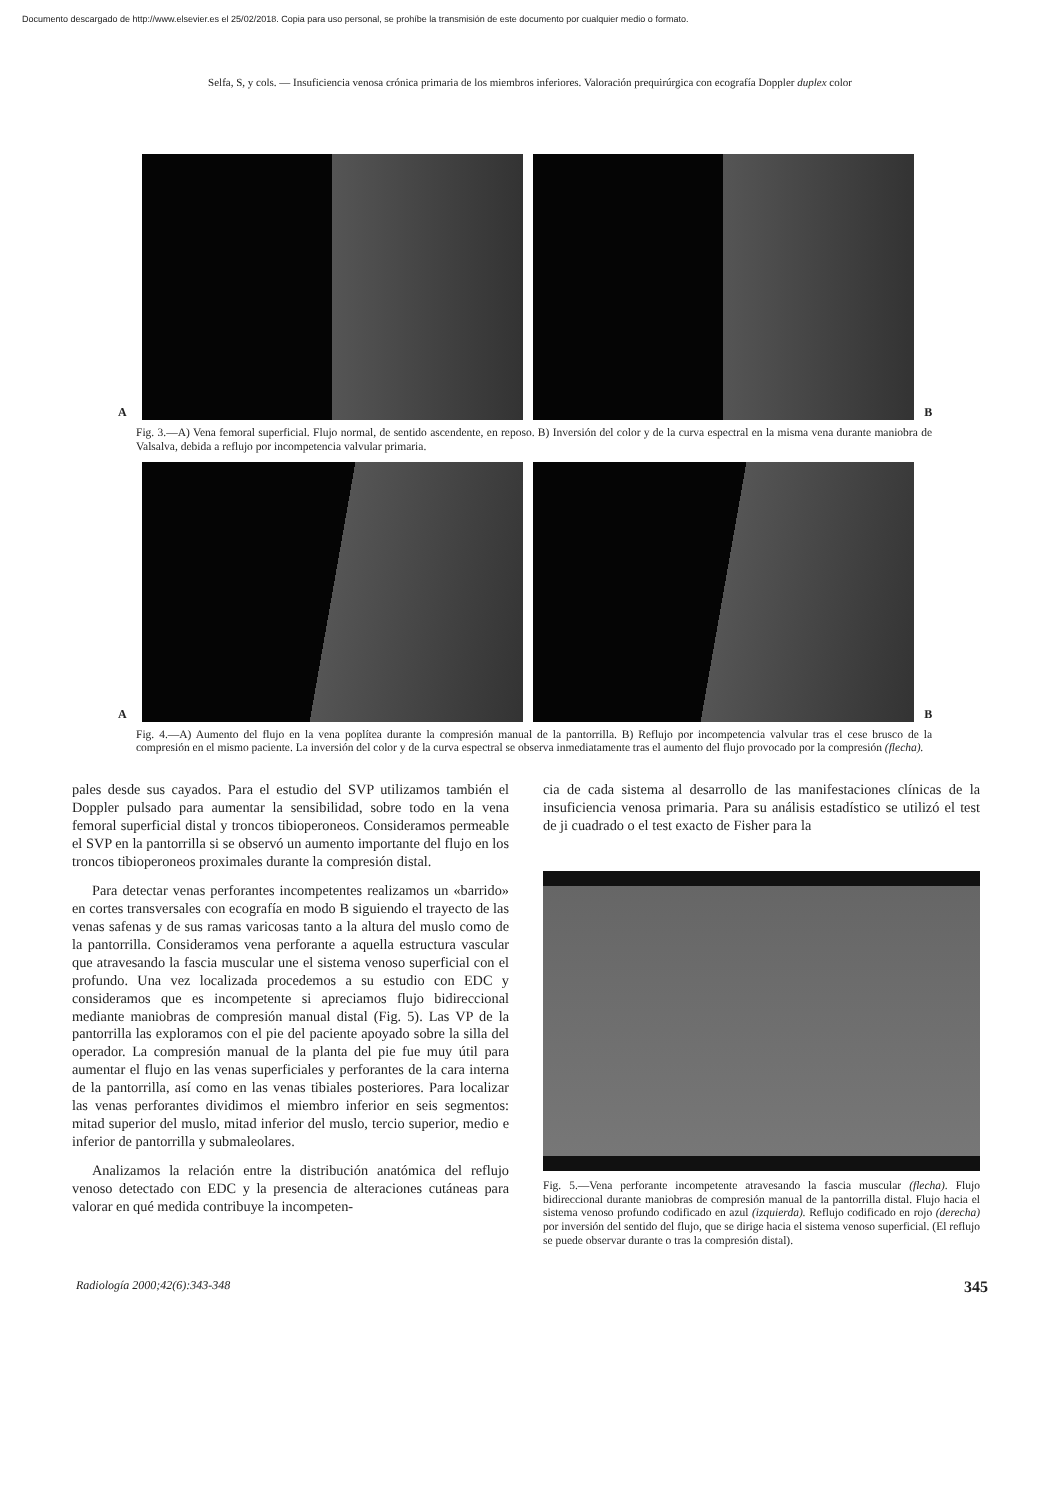Documento descargado de http://www.elsevier.es el 25/02/2018. Copia para uso personal, se prohíbe la transmisión de este documento por cualquier medio o formato.
Selfa, S, y cols. — Insuficiencia venosa crónica primaria de los miembros inferiores. Valoración prequirúrgica con ecografía Doppler duplex color
A
B
Fig. 3.—A) Vena femoral superficial. Flujo normal, de sentido ascendente, en reposo. B) Inversión del color y de la curva espectral en la misma vena durante maniobra de Valsalva, debida a reflujo por incompetencia valvular primaria.
A
B
Fig. 4.—A) Aumento del flujo en la vena poplítea durante la compresión manual de la pantorrilla. B) Reflujo por incompetencia valvular tras el cese brusco de la compresión en el mismo paciente. La inversión del color y de la curva espectral se observa inmediatamente tras el aumento del flujo provocado por la compresión (flecha).
pales desde sus cayados. Para el estudio del SVP utilizamos también el Doppler pulsado para aumentar la sensibilidad, sobre todo en la vena femoral superficial distal y troncos tibioperoneos. Consideramos permeable el SVP en la pantorrilla si se observó un aumento importante del flujo en los troncos tibioperoneos proximales durante la compresión distal.
Para detectar venas perforantes incompetentes realizamos un «barrido» en cortes transversales con ecografía en modo B siguiendo el trayecto de las venas safenas y de sus ramas varicosas tanto a la altura del muslo como de la pantorrilla. Consideramos vena perforante a aquella estructura vascular que atravesando la fascia muscular une el sistema venoso superficial con el profundo. Una vez localizada procedemos a su estudio con EDC y consideramos que es incompetente si apreciamos flujo bidireccional mediante maniobras de compresión manual distal (Fig. 5). Las VP de la pantorrilla las exploramos con el pie del paciente apoyado sobre la silla del operador. La compresión manual de la planta del pie fue muy útil para aumentar el flujo en las venas superficiales y perforantes de la cara interna de la pantorrilla, así como en las venas tibiales posteriores. Para localizar las venas perforantes dividimos el miembro inferior en seis segmentos: mitad superior del muslo, mitad inferior del muslo, tercio superior, medio e inferior de pantorrilla y submaleolares.
Analizamos la relación entre la distribución anatómica del reflujo venoso detectado con EDC y la presencia de alteraciones cutáneas para valorar en qué medida contribuye la incompeten-
cia de cada sistema al desarrollo de las manifestaciones clínicas de la insuficiencia venosa primaria. Para su análisis estadístico se utilizó el test de ji cuadrado o el test exacto de Fisher para la
Fig. 5.—Vena perforante incompetente atravesando la fascia muscular (flecha). Flujo bidireccional durante maniobras de compresión manual de la pantorrilla distal. Flujo hacia el sistema venoso profundo codificado en azul (izquierda). Reflujo codificado en rojo (derecha) por inversión del sentido del flujo, que se dirige hacia el sistema venoso superficial. (El reflujo se puede observar durante o tras la compresión distal).
Radiología 2000;42(6):343-348 345